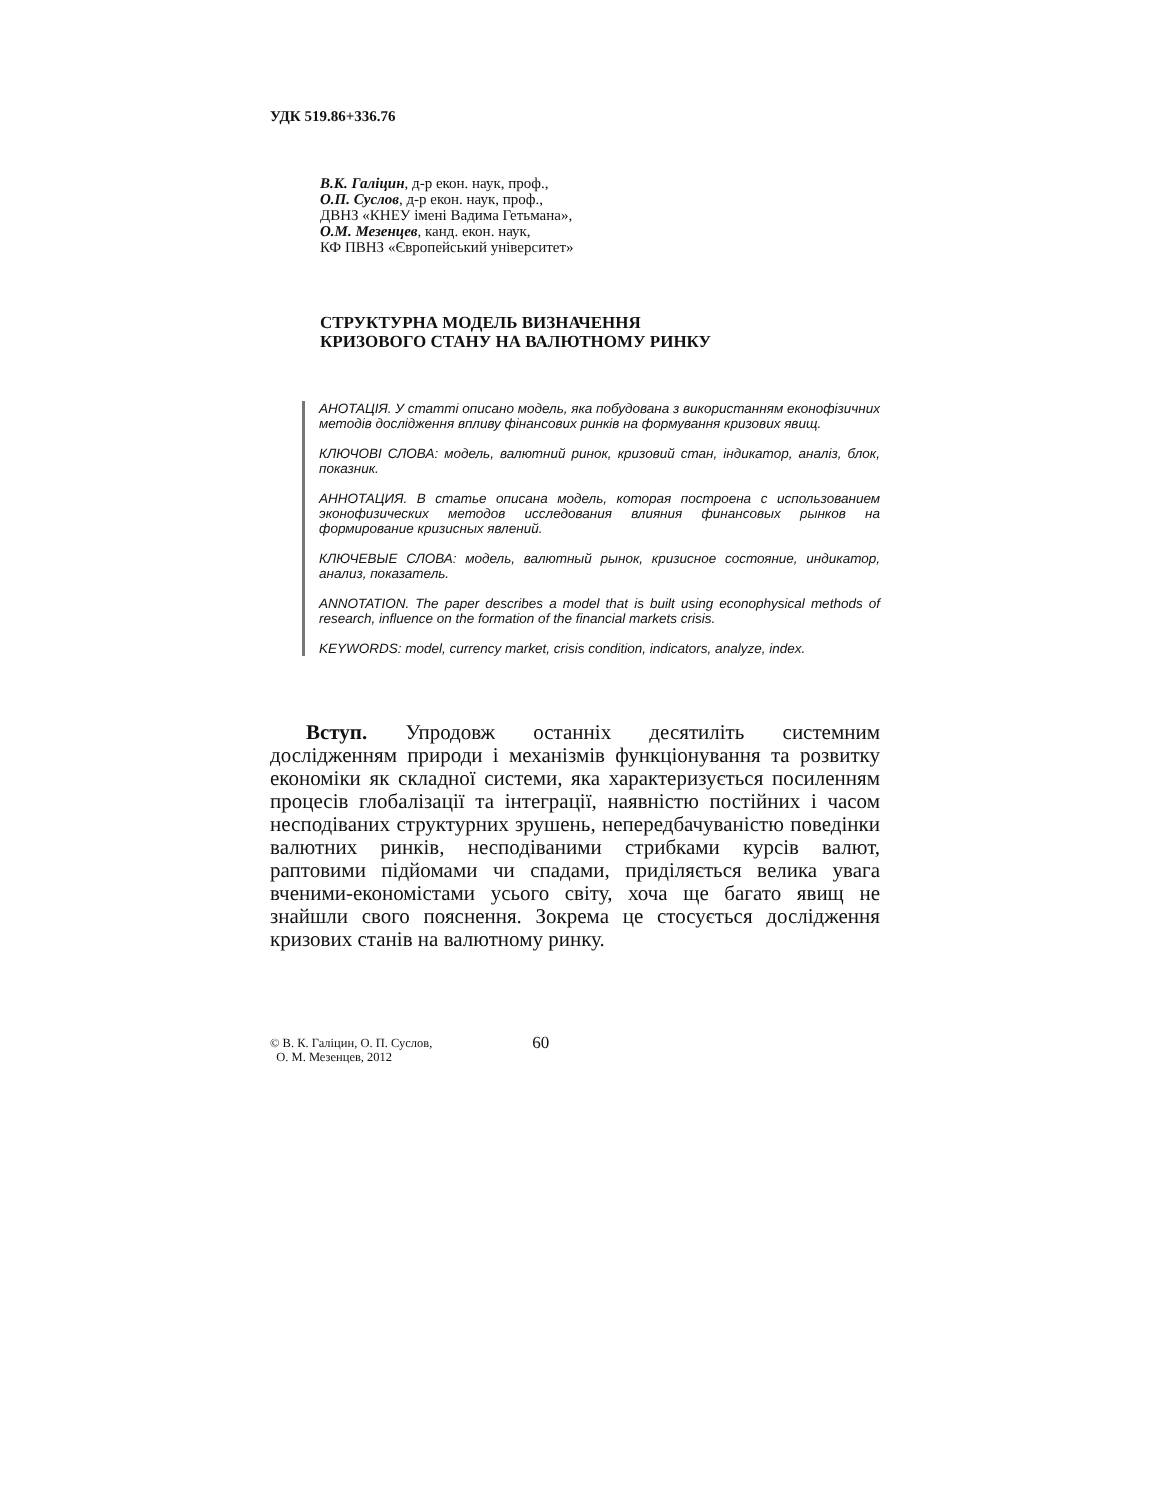УДК 519.86+336.76
В.К. Галіцин, д-р екон. наук, проф.,
О.П. Суслов, д-р екон. наук, проф.,
ДВНЗ «КНЕУ імені Вадима Гетьмана»,
О.М. Мезенцев, канд. екон. наук,
КФ ПВНЗ «Європейський університет»
СТРУКТУРНА МОДЕЛЬ ВИЗНАЧЕННЯ
КРИЗОВОГО СТАНУ НА ВАЛЮТНОМУ РИНКУ
АНОТАЦІЯ. У статті описано модель, яка побудована з використанням еконофізичних методів дослідження впливу фінансових ринків на формування кризових явищ.
КЛЮЧОВІ СЛОВА: модель, валютний ринок, кризовий стан, індикатор, аналіз, блок, показник.
АННОТАЦИЯ. В статье описана модель, которая построена с использованием эконофизических методов исследования влияния финансовых рынков на формирование кризисных явлений.
КЛЮЧЕВЫЕ СЛОВА: модель, валютный рынок, кризисное состояние, индикатор, анализ, показатель.
ANNOTATION. The paper describes a model that is built using econophysical methods of research, influence on the formation of the financial markets crisis.
KEYWORDS: model, currency market, crisis condition, indicators, analyze, index.
Вступ. Упродовж останніх десятиліть системним дослідженням природи і механізмів функціонування та розвитку економіки як складної системи, яка характеризується посиленням процесів глобалізації та інтеграції, наявністю постійних і часом несподіваних структурних зрушень, непередбачуваністю поведінки валютних ринків, несподіваними стрибками курсів валют, раптовими підйомами чи спадами, приділяється велика увага вченими-економістами усього світу, хоча ще багато явищ не знайшли свого пояснення. Зокрема це стосується дослідження кризових станів на валютному ринку.
© В. К. Галіцин, О. П. Суслов,
О. М. Мезенцев, 2012
60